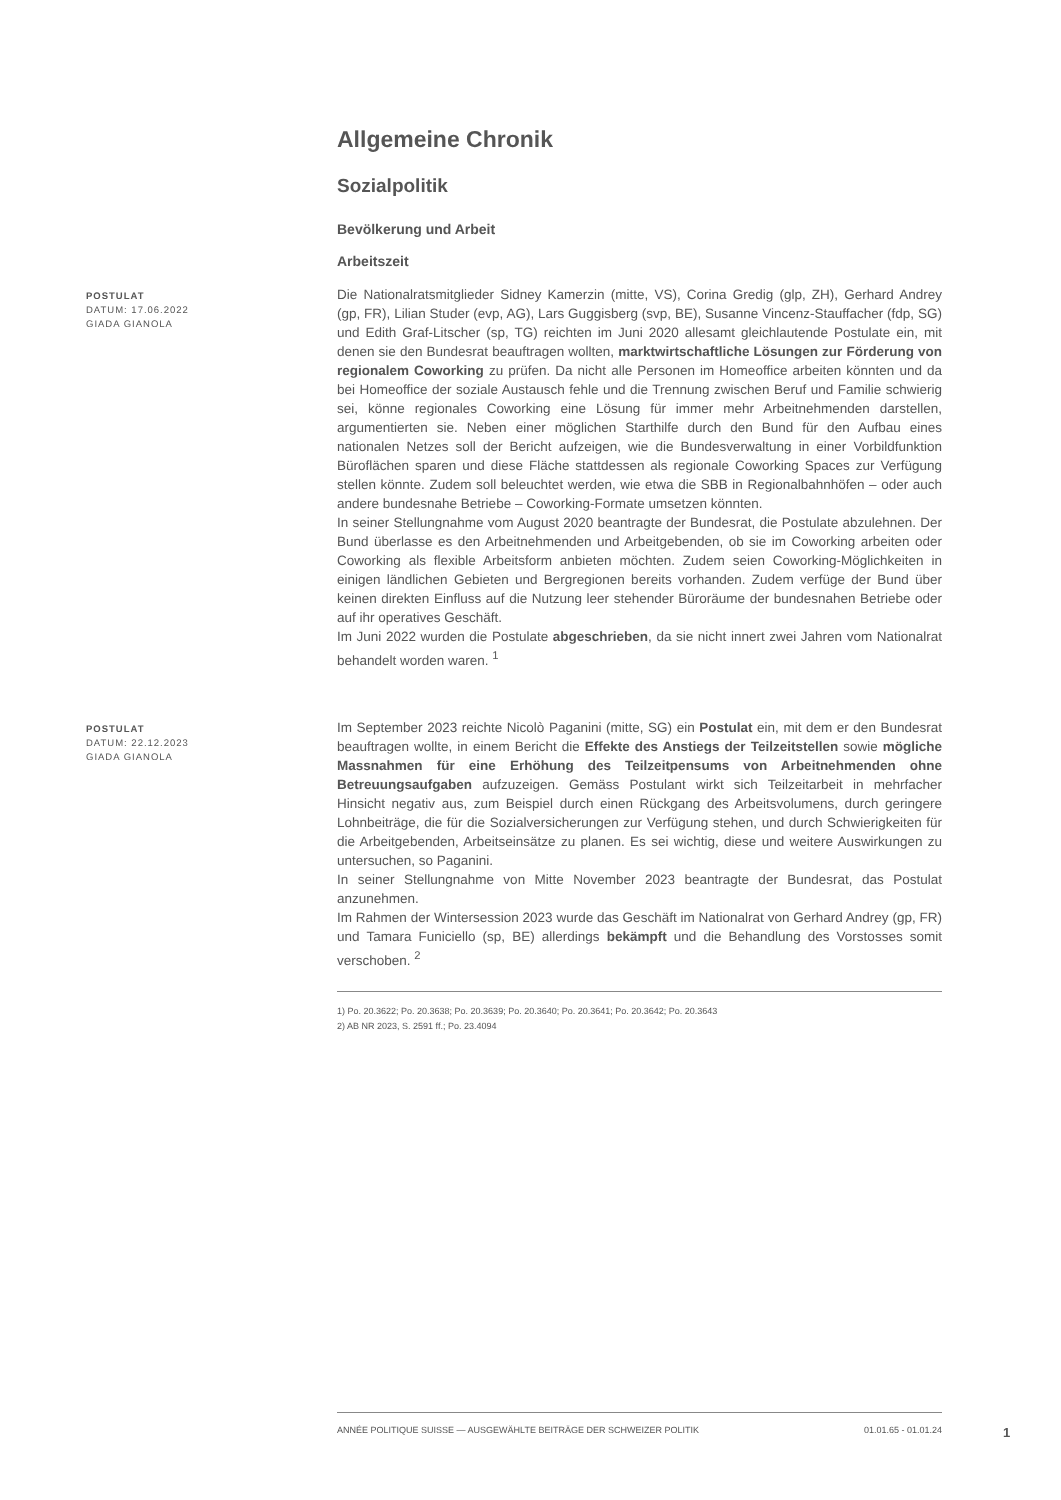Allgemeine Chronik
Sozialpolitik
Bevölkerung und Arbeit
Arbeitszeit
POSTULAT
DATUM: 17.06.2022
GIADA GIANOLA
Die Nationalratsmitglieder Sidney Kamerzin (mitte, VS), Corina Gredig (glp, ZH), Gerhard Andrey (gp, FR), Lilian Studer (evp, AG), Lars Guggisberg (svp, BE), Susanne Vincenz-Stauffacher (fdp, SG) und Edith Graf-Litscher (sp, TG) reichten im Juni 2020 allesamt gleichlautende Postulate ein, mit denen sie den Bundesrat beauftragen wollten, marktwirtschaftliche Lösungen zur Förderung von regionalem Coworking zu prüfen. Da nicht alle Personen im Homeoffice arbeiten könnten und da bei Homeoffice der soziale Austausch fehle und die Trennung zwischen Beruf und Familie schwierig sei, könne regionales Coworking eine Lösung für immer mehr Arbeitnehmenden darstellen, argumentierten sie. Neben einer möglichen Starthilfe durch den Bund für den Aufbau eines nationalen Netzes soll der Bericht aufzeigen, wie die Bundesverwaltung in einer Vorbildfunktion Büroflächen sparen und diese Fläche stattdessen als regionale Coworking Spaces zur Verfügung stellen könnte. Zudem soll beleuchtet werden, wie etwa die SBB in Regionalbahnhöfen – oder auch andere bundesnahe Betriebe – Coworking-Formate umsetzen könnten.
In seiner Stellungnahme vom August 2020 beantragte der Bundesrat, die Postulate abzulehnen. Der Bund überlasse es den Arbeitnehmenden und Arbeitgebenden, ob sie im Coworking arbeiten oder Coworking als flexible Arbeitsform anbieten möchten. Zudem seien Coworking-Möglichkeiten in einigen ländlichen Gebieten und Bergregionen bereits vorhanden. Zudem verfüge der Bund über keinen direkten Einfluss auf die Nutzung leer stehender Büroräume der bundesnahen Betriebe oder auf ihr operatives Geschäft.
Im Juni 2022 wurden die Postulate abgeschrieben, da sie nicht innert zwei Jahren vom Nationalrat behandelt worden waren. <sup>1</sup>
POSTULAT
DATUM: 22.12.2023
GIADA GIANOLA
Im September 2023 reichte Nicolò Paganini (mitte, SG) ein Postulat ein, mit dem er den Bundesrat beauftragen wollte, in einem Bericht die Effekte des Anstiegs der Teilzeitstellen sowie mögliche Massnahmen für eine Erhöhung des Teilzeitpensums von Arbeitnehmenden ohne Betreuungsaufgaben aufzuzeigen. Gemäss Postulant wirkt sich Teilzeitarbeit in mehrfacher Hinsicht negativ aus, zum Beispiel durch einen Rückgang des Arbeitsvolumens, durch geringere Lohnbeiträge, die für die Sozialversicherungen zur Verfügung stehen, und durch Schwierigkeiten für die Arbeitgebenden, Arbeitseinsätze zu planen. Es sei wichtig, diese und weitere Auswirkungen zu untersuchen, so Paganini.
In seiner Stellungnahme von Mitte November 2023 beantragte der Bundesrat, das Postulat anzunehmen.
Im Rahmen der Wintersession 2023 wurde das Geschäft im Nationalrat von Gerhard Andrey (gp, FR) und Tamara Funiciello (sp, BE) allerdings bekämpft und die Behandlung des Vorstosses somit verschoben. <sup>2</sup>
1) Po. 20.3622; Po. 20.3638; Po. 20.3639; Po. 20.3640; Po. 20.3641; Po. 20.3642; Po. 20.3643
2) AB NR 2023, S. 2591 ff.; Po. 23.4094
ANNÉE POLITIQUE SUISSE — AUSGEWÄHLTE BEITRÄGE DER SCHWEIZER POLITIK 01.01.65 - 01.01.24
1